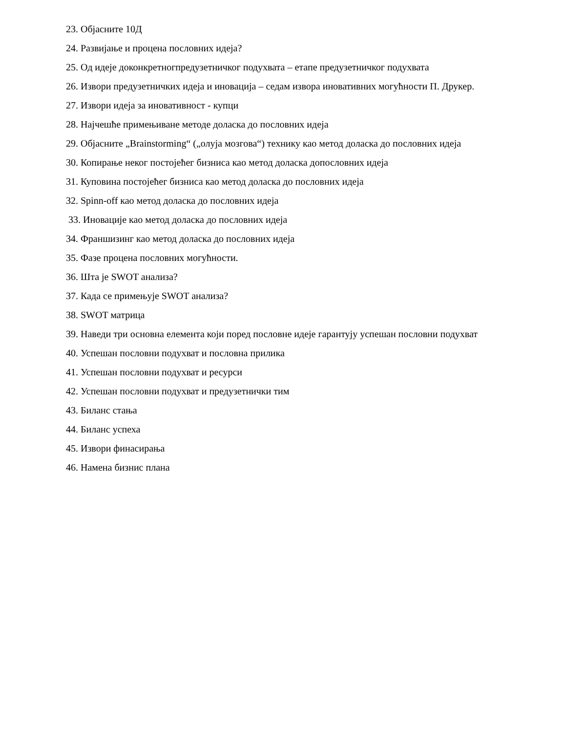23. Објасните 10Д
24. Развијање и процена пословних идеја?
25. Од идеје доконкретногпредузетничког подухвата – етапе предузетничког подухвата
26. Извори предузетничких идеја и иновација – седам извора иновативних могућности П. Друкер.
27. Извори идеја за иновативност - купци
28. Најчешће примењиване методе доласка до пословних идеја
29. Објасните „Brainstorming“ („олуја мозгова“) технику као метод доласка до пословних идеја
30. Копирање неког постојећег бизниса као метод доласка допословних идеја
31. Куповина постојећег бизниса као метод доласка до пословних идеја
32. Spinn-off као метод доласка до пословних идеја
33. Иновације као метод доласка до пословних идеја
34. Франшизинг као метод доласка до пословних идеја
35. Фазе процена пословних могућности.
36. Шта је SWOT анализа?
37. Када се примењује SWOT анализа?
38. SWOT матрица
39. Наведи три основна елемента који поред пословне идеје гарантују успешан пословни подухват
40. Успешан пословни подухват и пословна прилика
41. Успешан пословни подухват и ресурси
42. Успешан пословни подухват и предузетнички тим
43. Биланс стања
44. Биланс успеха
45. Извори финасирања
46. Намена бизнис плана